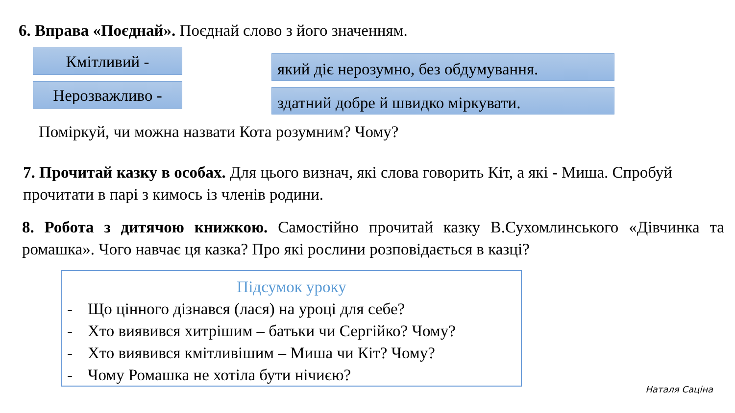6. Вправа «Поєднай». Поєднай слово з його значенням.
Кмітливий -
Нерозважливо -
який діє нерозумно, без обдумування.
здатний добре й швидко міркувати.
Поміркуй, чи можна назвати Кота розумним? Чому?
7. Прочитай казку в особах. Для цього визнач, які слова говорить Кіт, а які - Миша. Спробуй прочитати в парі з кимось із членів родини.
8. Робота з дитячою книжкою. Самостійно прочитай казку В.Сухомлинського «Дівчинка та ромашка». Чого навчає ця казка? Про які рослини розповідається в казці?
Підсумок уроку
- Що цінного дізнався (лася) на уроці для себе?
- Хто виявився хитрішим – батьки чи Сергійко? Чому?
- Хто виявився кмітливішим – Миша чи Кіт? Чому?
- Чому Ромашка не хотіла бути нічиєю?
Наталя Саціна